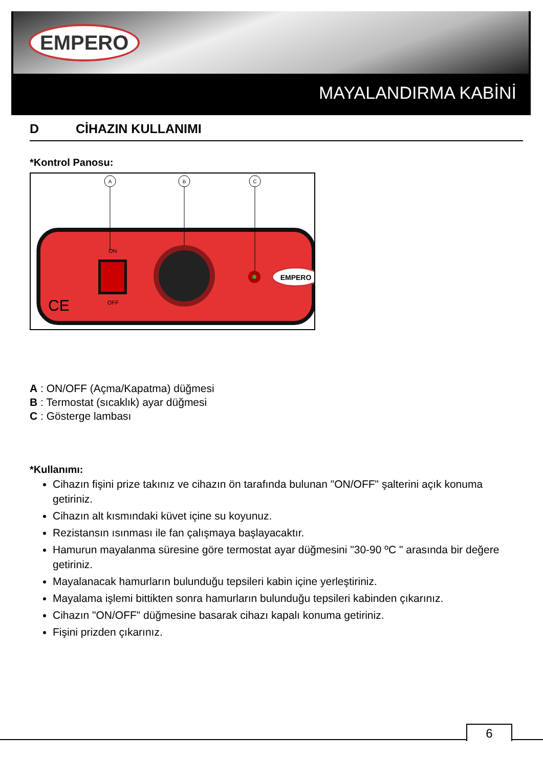EMPERO
MAYALANDIRMA KABİNİ
D CİHAZIN KULLANIMI
*Kontrol Panosu:
EMPERO
ON
OFF
CE
A
B
C
A : ON/OFF (Açma/Kapatma) düğmesi
B : Termostat (sıcaklık) ayar düğmesi
C : Gösterge lambası
*Kullanımı:
Cihazın fişini prize takınız ve cihazın ön tarafında bulunan "ON/OFF" şalterini açık konuma getiriniz.
Cihazın alt kısmındaki küvet içine su koyunuz.
Rezistansın ısınması ile fan çalışmaya başlayacaktır.
Hamurun mayalanma süresine göre termostat ayar düğmesini "30-90 ºC " arasında bir değere getiriniz.
Mayalanacak hamurların bulunduğu tepsileri kabin içine yerleştiriniz.
Mayalama işlemi bittikten sonra hamurların bulunduğu tepsileri kabinden çıkarınız.
Cihazın "ON/OFF" düğmesine basarak cihazı kapalı konuma getiriniz.
Fişini prizden çıkarınız.
6